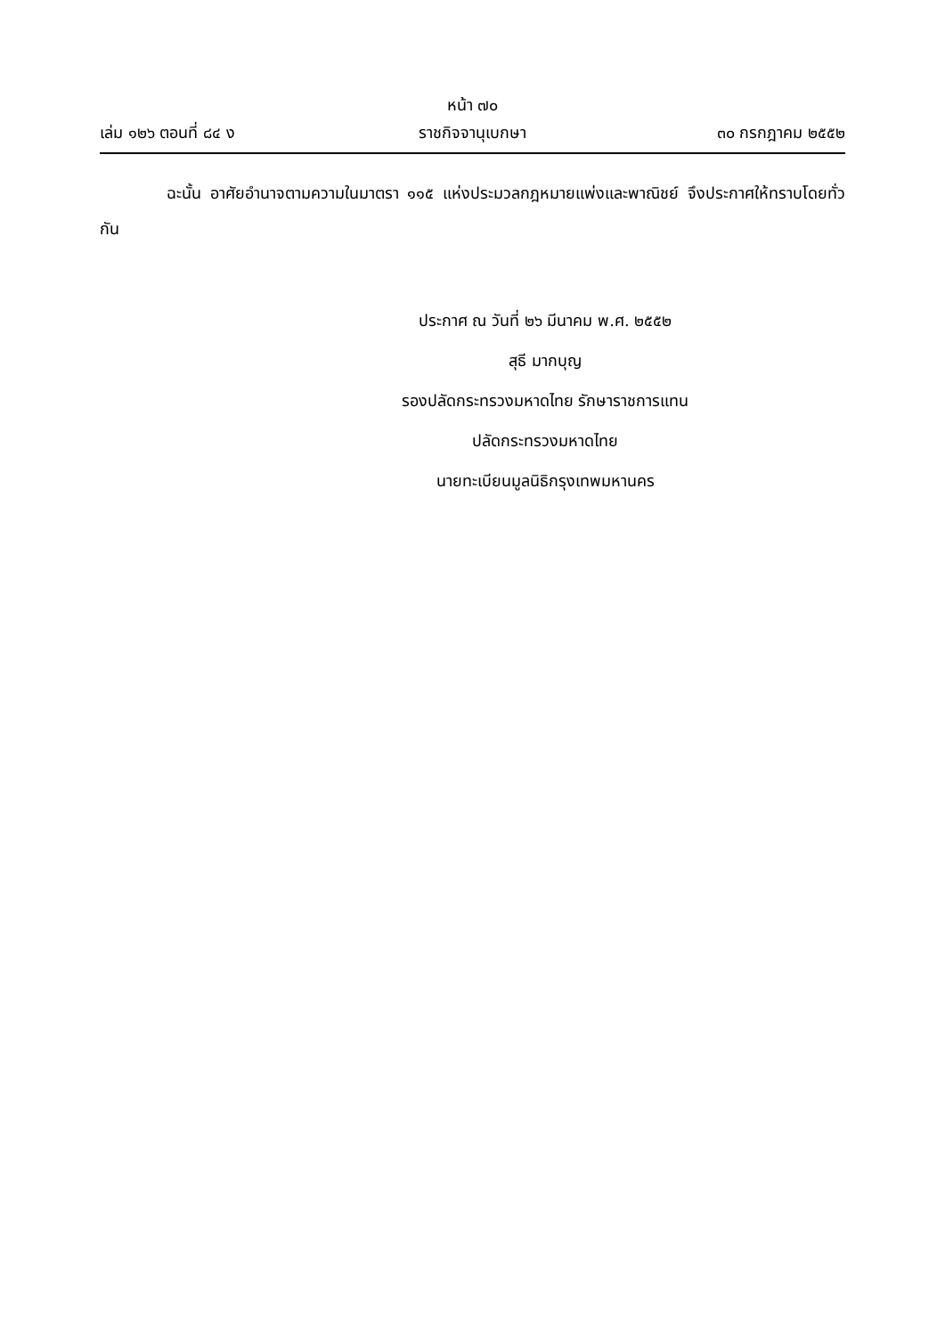หน้า ๗๐
เล่ม ๑๒๖ ตอนที่ ๘๔ ง ราชกิจจานุเบกษา ๓๐ กรกฎาคม ๒๕๕๒
ฉะนั้น อาศัยอำนาจตามความในมาตรา ๑๑๕ แห่งประมวลกฎหมายแพ่งและพาณิชย์ จึงประกาศให้ทราบโดยทั่วกัน
ประกาศ ณ วันที่ ๒๖ มีนาคม พ.ศ. ๒๕๕๒
สุธี มากบุญ
รองปลัดกระทรวงมหาดไทย รักษาราชการแทน
ปลัดกระทรวงมหาดไทย
นายทะเบียนมูลนิธิกรุงเทพมหานคร